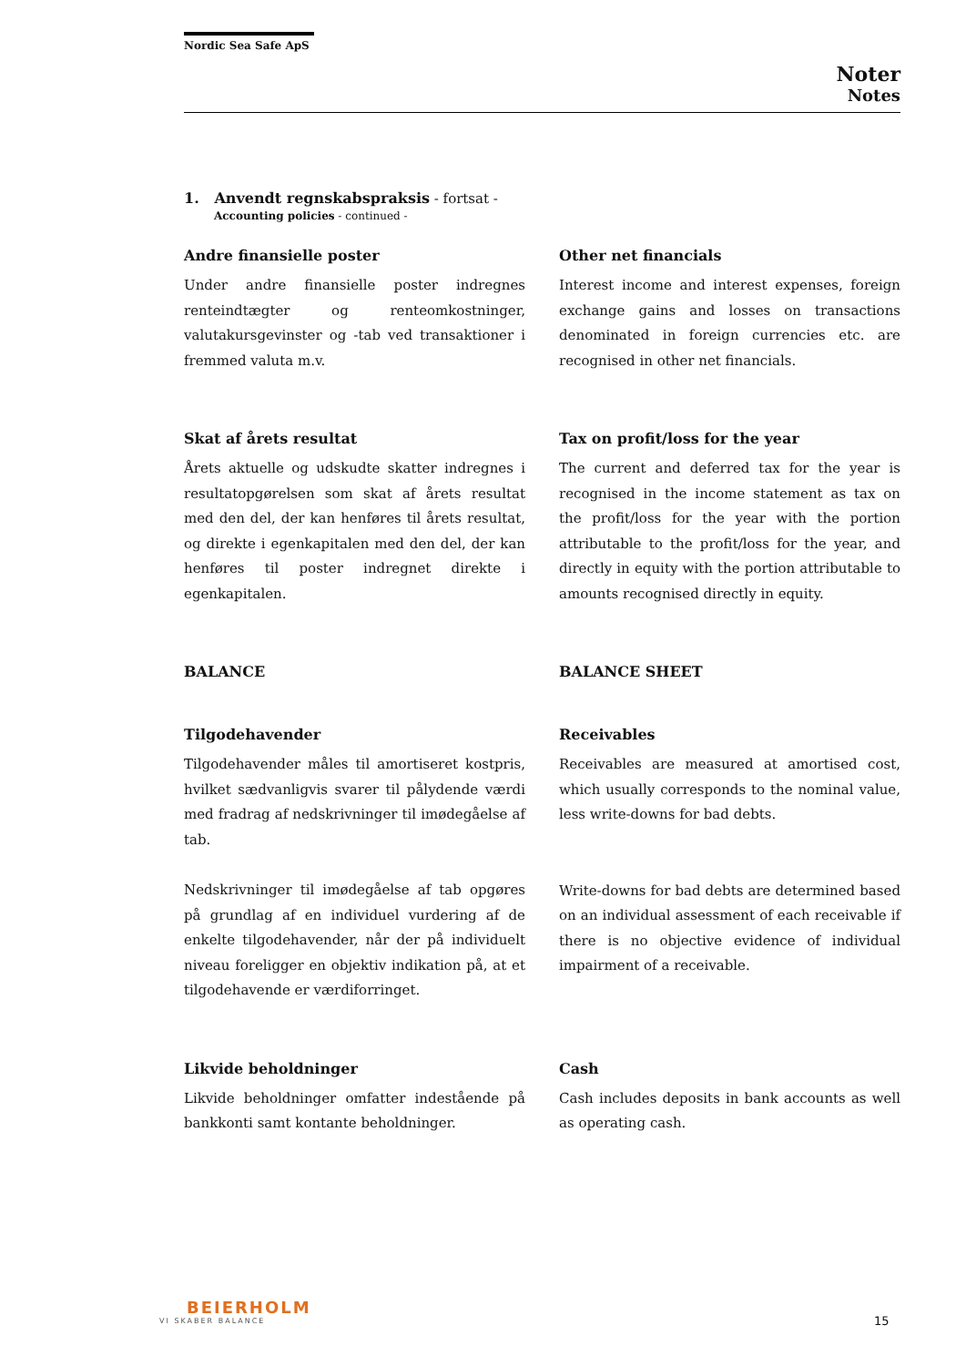Nordic Sea Safe ApS
Noter
Notes
1. Anvendt regnskabspraksis - fortsat -
Accounting policies - continued -
Andre finansielle poster
Under andre finansielle poster indregnes renteindtægter og renteomkostninger, valutakursgevinster og -tab ved transaktioner i fremmed valuta m.v.
Other net financials
Interest income and interest expenses, foreign exchange gains and losses on transactions denominated in foreign currencies etc. are recognised in other net financials.
Skat af årets resultat
Årets aktuelle og udskudte skatter indregnes i resultatopgørelsen som skat af årets resultat med den del, der kan henføres til årets resultat, og direkte i egenkapitalen med den del, der kan henføres til poster indregnet direkte i egenkapitalen.
Tax on profit/loss for the year
The current and deferred tax for the year is recognised in the income statement as tax on the profit/loss for the year with the portion attributable to the profit/loss for the year, and directly in equity with the portion attributable to amounts recognised directly in equity.
BALANCE BALANCE SHEET
Tilgodehavender
Tilgodehavender måles til amortiseret kostpris, hvilket sædvanligvis svarer til pålydende værdi med fradrag af nedskrivninger til imødegåelse af tab.
Nedskrivninger til imødegåelse af tab opgøres på grundlag af en individuel vurdering af de enkelte tilgodehavender, når der på individuelt niveau foreligger en objektiv indikation på, at et tilgodehavende er værdiforringet.
Receivables
Receivables are measured at amortised cost, which usually corresponds to the nominal value, less write-downs for bad debts.
Write-downs for bad debts are determined based on an individual assessment of each receivable if there is no objective evidence of individual impairment of a receivable.
Likvide beholdninger
Likvide beholdninger omfatter indestående på bankkonti samt kontante beholdninger.
Cash
Cash includes deposits in bank accounts as well as operating cash.
BEIERHOLM
VI SKABER BALANCE
15